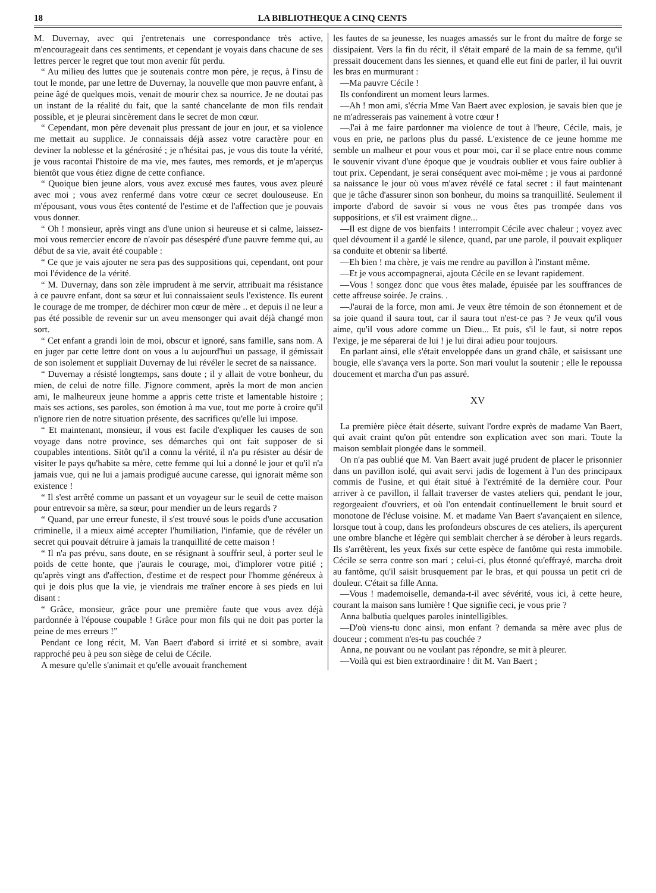18 LA BIBLIOTHEQUE A CINQ CENTS
M. Duvernay, avec qui j'entretenais une correspondance très active, m'encourageait dans ces sentiments, et cependant je voyais dans chacune de ses lettres percer le regret que tout mon avenir fût perdu.
“ Au milieu des luttes que je soutenais contre mon père, je reçus, à l'insu de tout le monde, par une lettre de Duvernay, la nouvelle que mon pauvre enfant, à peine âgé de quelques mois, venait de mourir chez sa nourrice. Je ne doutai pas un instant de la réalité du fait, que la santé chancelante de mon fils rendait possible, et je pleurai sincèrement dans le secret de mon cœur.
“ Cependant, mon père devenait plus pressant de jour en jour, et sa violence me mettait au supplice. Je connaissais déjà assez votre caractère pour en deviner la noblesse et la générosité ; je n'hésitai pas, je vous dis toute la vérité, je vous racontai l'histoire de ma vie, mes fautes, mes remords, et je m'aperçus bientôt que vous étiez digne de cette confiance.
“ Quoique bien jeune alors, vous avez excusé mes fautes, vous avez pleuré avec moi ; vous avez renfermé dans votre cœur ce secret doulouseuse. En m'épousant, vous vous êtes contenté de l'estime et de l'affection que je pouvais vous donner.
“ Oh ! monsieur, après vingt ans d'une union si heureuse et si calme, laissez-moi vous remercier encore de n'avoir pas désespéré d'une pauvre femme qui, au début de sa vie, avait été coupable :
“ Ce que je vais ajouter ne sera pas des suppositions qui, cependant, ont pour moi l'évidence de la vérité.
“ M. Duvernay, dans son zèle imprudent à me servir, attribuait ma résistance à ce pauvre enfant, dont sa sœur et lui connaissaient seuls l'existence. Ils eurent le courage de me tromper, de déchirer mon cœur de mère .. et depuis il ne leur a pas été possible de revenir sur un aveu mensonger qui avait déjà changé mon sort.
“ Cet enfant a grandi loin de moi, obscur et ignoré, sans famille, sans nom. A en juger par cette lettre dont on vous a lu aujourd'hui un passage, il gémissait de son isolement et suppliait Duvernay de lui révéler le secret de sa naissance.
“ Duvernay a résisté longtemps, sans doute ; il y allait de votre bonheur, du mien, de celui de notre fille. J'ignore comment, après la mort de mon ancien ami, le malheureux jeune homme a appris cette triste et lamentable histoire ; mais ses actions, ses paroles, son émotion à ma vue, tout me porte à croire qu'il n'ignore rien de notre situation présente, des sacrifices qu'elle lui impose.
“ Et maintenant, monsieur, il vous est facile d'expliquer les causes de son voyage dans notre province, ses démarches qui ont fait supposer de si coupables intentions. Sitôt qu'il a connu la vérité, il n'a pu résister au désir de visiter le pays qu'habite sa mère, cette femme qui lui a donné le jour et qu'il n'a jamais vue, qui ne lui a jamais prodigué aucune caresse, qui ignorait même son existence !
“ Il s'est arrêté comme un passant et un voyageur sur le seuil de cette maison pour entrevoir sa mère, sa sœur, pour mendier un de leurs regards ?
“ Quand, par une erreur funeste, il s'est trouvé sous le poids d'une accusation criminelle, il a mieux aimé accepter l'humiliation, l'infamie, que de révéler un secret qui pouvait détruire à jamais la tranquillité de cette maison !
“ Il n'a pas prévu, sans doute, en se résignant à souffrir seul, à porter seul le poids de cette honte, que j'aurais le courage, moi, d'implorer votre pitié ; qu'après vingt ans d'affection, d'estime et de respect pour l'homme généreux à qui je dois plus que la vie, je viendrais me traîner encore à ses pieds en lui disant :
“ Grâce, monsieur, grâce pour une première faute que vous avez déjà pardonnée à l'épouse coupable ! Grâce pour mon fils qui ne doit pas porter la peine de mes erreurs !”
Pendant ce long récit, M. Van Baert d'abord si irrité et si sombre, avait rapproché peu à peu son siège de celui de Cécile.
A mesure qu'elle s'animait et qu'elle avouait franchement
les fautes de sa jeunesse, les nuages amassés sur le front du maître de forge se dissipaient. Vers la fin du récit, il s'était emparé de la main de sa femme, qu'il pressait doucement dans les siennes, et quand elle eut fini de parler, il lui ouvrit les bras en murmurant :
—Ma pauvre Cécile !
Ils confondirent un moment leurs larmes.
—Ah ! mon ami, s'écria Mme Van Baert avec explosion, je savais bien que je ne m'adresserais pas vainement à votre cœur !
—J'ai à me faire pardonner ma violence de tout à l'heure, Cécile, mais, je vous en prie, ne parlons plus du passé. L'existence de ce jeune homme me semble un malheur et pour vous et pour moi, car il se place entre nous comme le souvenir vivant d'une époque que je voudrais oublier et vous faire oublier à tout prix. Cependant, je serai conséquent avec moi-même ; je vous ai pardonné sa naissance le jour où vous m'avez révélé ce fatal secret : il faut maintenant que je tâche d'assurer sinon son bonheur, du moins sa tranquillité. Seulement il importe d'abord de savoir si vous ne vous êtes pas trompée dans vos suppositions, et s'il est vraiment digne...
—Il est digne de vos bienfaits ! interrompit Cécile avec chaleur ; voyez avec quel dévoument il a gardé le silence, quand, par une parole, il pouvait expliquer sa conduite et obtenir sa liberté.
—Eh bien ! ma chère, je vais me rendre au pavillon à l'instant même.
—Et je vous accompagnerai, ajouta Cécile en se levant rapidement.
—Vous ! songez donc que vous êtes malade, épuisée par les souffrances de cette affreuse soirée. Je crains. .
—J'aurai de la force, mon ami. Je veux être témoin de son étonnement et de sa joie quand il saura tout, car il saura tout n'est-ce pas ? Je veux qu'il vous aime, qu'il vous adore comme un Dieu... Et puis, s'il le faut, si notre repos l'exige, je me séparerai de lui ! je lui dirai adieu pour toujours.
En parlant ainsi, elle s'était enveloppée dans un grand châle, et saisissant une bougie, elle s'avança vers la porte. Son mari voulut la soutenir ; elle le repoussa doucement et marcha d'un pas assuré.
XV
La première pièce était déserte, suivant l'ordre exprès de madame Van Baert, qui avait craint qu'on pût entendre son explication avec son mari. Toute la maison semblait plongée dans le sommeil.
On n'a pas oublié que M. Van Baert avait jugé prudent de placer le prisonnier dans un pavillon isolé, qui avait servi jadis de logement à l'un des principaux commis de l'usine, et qui était situé à l'extrémité de la dernière cour. Pour arriver à ce pavillon, il fallait traverser de vastes ateliers qui, pendant le jour, regorgeaient d'ouvriers, et où l'on entendait continuellement le bruit sourd et monotone de l'écluse voisine. M. et madame Van Baert s'avançaient en silence, lorsque tout à coup, dans les profondeurs obscures de ces ateliers, ils aperçurent une ombre blanche et légère qui semblait chercher à se dérober à leurs regards. Ils s'arrêtèrent, les yeux fixés sur cette espèce de fantôme qui resta immobile. Cécile se serra contre son mari ; celui-ci, plus étonné qu'effrayé, marcha droit au fantôme, qu'il saisit brusquement par le bras, et qui poussa un petit cri de douleur. C'était sa fille Anna.
—Vous ! mademoiselle, demanda-t-il avec sévérité, vous ici, à cette heure, courant la maison sans lumière ! Que signifie ceci, je vous prie ?
Anna balbutia quelques paroles inintelligibles.
—D'où viens-tu donc ainsi, mon enfant ? demanda sa mère avec plus de douceur ; comment n'es-tu pas couchée ?
Anna, ne pouvant ou ne voulant pas répondre, se mit à pleurer.
—Voilà qui est bien extraordinaire ! dit M. Van Baert ;